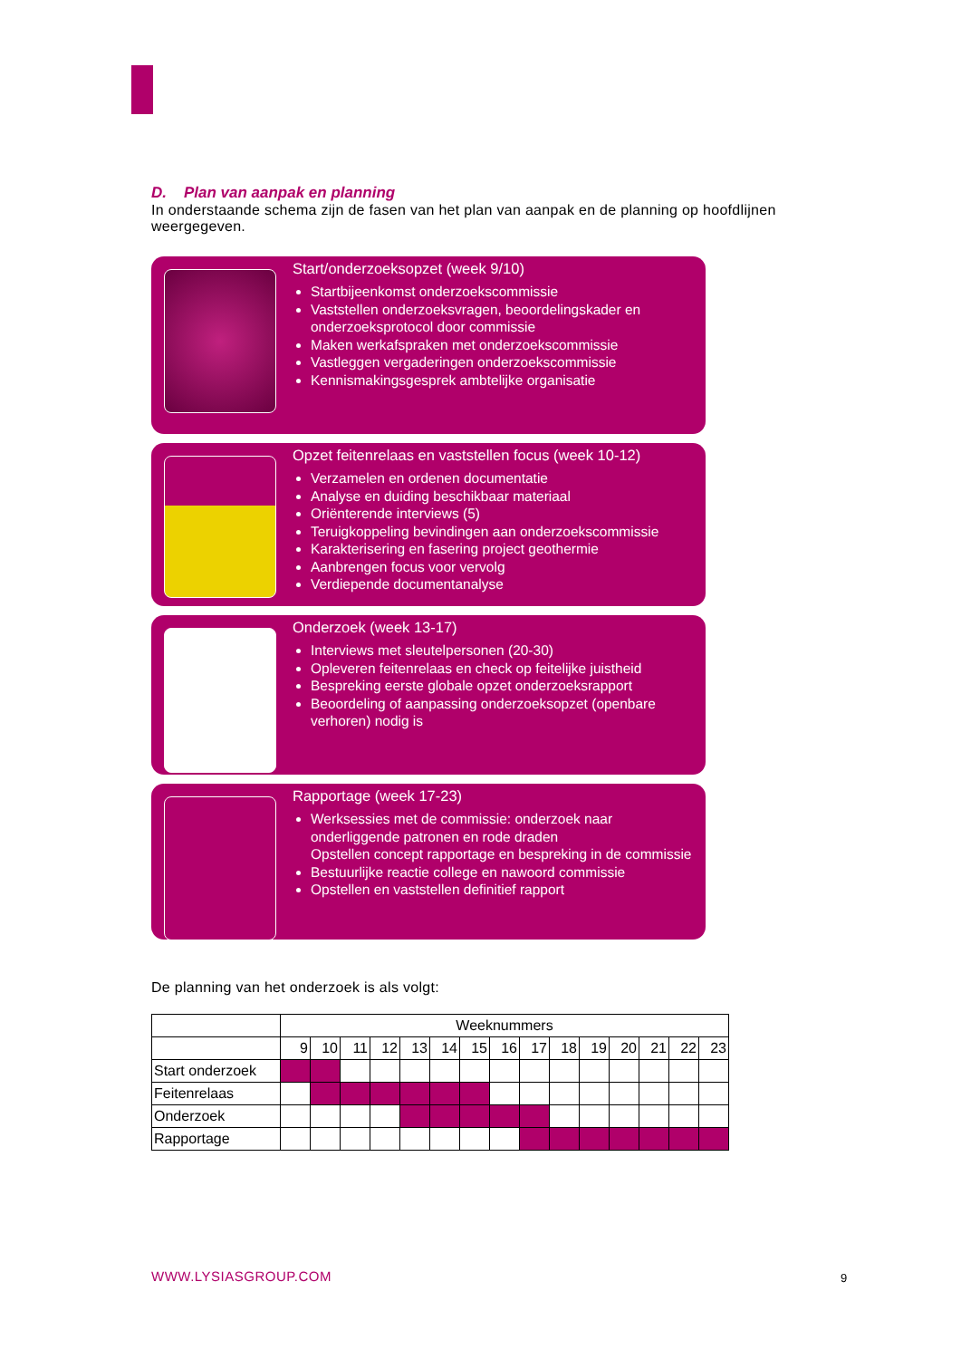D. Plan van aanpak en planning
In onderstaande schema zijn de fasen van het plan van aanpak en de planning op hoofdlijnen weergegeven.
Start/onderzoeksopzet (week 9/10)
Startbijeenkomst onderzoekscommissie
Vaststellen onderzoeksvragen, beoordelingskader en onderzoeksprotocol door commissie
Maken werkafspraken met onderzoekscommissie
Vastleggen vergaderingen onderzoekscommissie
Kennismakingsgesprek ambtelijke organisatie
Opzet feitenrelaas en vaststellen focus (week 10-12)
Verzamelen en ordenen documentatie
Analyse en duiding beschikbaar materiaal
Oriënterende interviews (5)
Teruigkoppeling bevindingen aan onderzoekscommissie
Karakterisering en fasering project geothermie
Aanbrengen focus voor vervolg
Verdiepende documentanalyse
Onderzoek (week 13-17)
Interviews met sleutelpersonen (20-30)
Opleveren feitenrelaas en check op feitelijke juistheid
Bespreking eerste globale opzet onderzoeksrapport
Beoordeling of aanpassing onderzoeksopzet (openbare verhoren) nodig is
Rapportage (week 17-23)
Werksessies met de commissie: onderzoek naar onderliggende patronen en rode draden
Opstellen concept rapportage en bespreking in de commissie
Bestuurlijke reactie college en nawoord commissie
Opstellen en vaststellen definitief rapport
De planning van het onderzoek is als volgt:
| | Weeknummers | | | | | | | | | | | | | | |
| | 9 | 10 | 11 | 12 | 13 | 14 | 15 | 16 | 17 | 18 | 19 | 20 | 21 | 22 | 23 |
| Start onderzoek | | | | | | | | | | | | | | | |
| Feitenrelaas | | | | | | | | | | | | | | | |
| Onderzoek | | | | | | | | | | | | | | | |
| Rapportage | | | | | | | | | | | | | | | |
WWW.LYSIASGROUP.COM 9